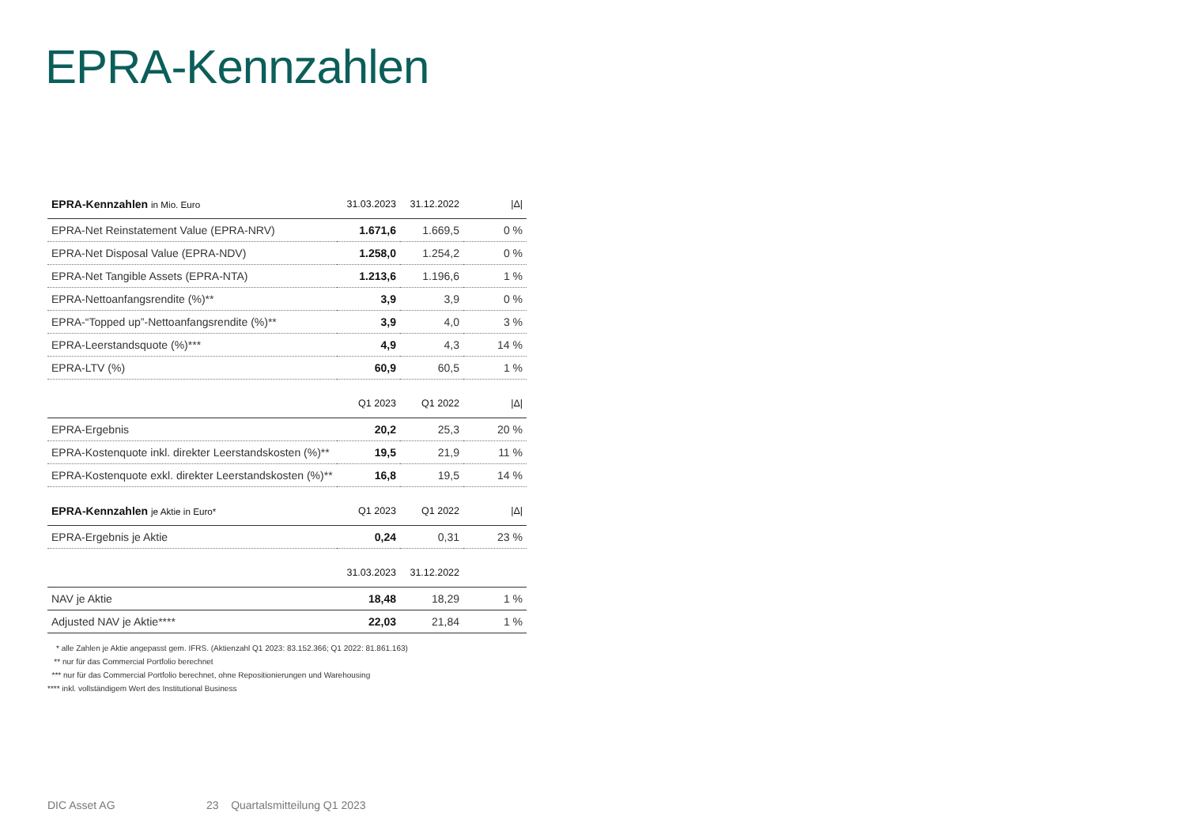EPRA-Kennzahlen
| EPRA-Kennzahlen in Mio. Euro | 31.03.2023 | 31.12.2022 | /Δ/ |
| --- | --- | --- | --- |
| EPRA-Net Reinstatement Value (EPRA-NRV) | 1.671,6 | 1.669,5 | 0 % |
| EPRA-Net Disposal Value (EPRA-NDV) | 1.258,0 | 1.254,2 | 0 % |
| EPRA-Net Tangible Assets (EPRA-NTA) | 1.213,6 | 1.196,6 | 1 % |
| EPRA-Nettoanfangsrendite (%)** | 3,9 | 3,9 | 0 % |
| EPRA-“Topped up”-Nettoanfangsrendite (%)** | 3,9 | 4,0 | 3 % |
| EPRA-Leerstandsquote (%)*** | 4,9 | 4,3 | 14 % |
| EPRA-LTV (%) | 60,9 | 60,5 | 1 % |
| | Q1 2023 | Q1 2022 | /Δ/ |
| EPRA-Ergebnis | 20,2 | 25,3 | 20 % |
| EPRA-Kostenquote inkl. direkter Leerstandskosten (%)** | 19,5 | 21,9 | 11 % |
| EPRA-Kostenquote exkl. direkter Leerstandskosten (%)** | 16,8 | 19,5 | 14 % |
| EPRA-Kennzahlen je Aktie in Euro* | Q1 2023 | Q1 2022 | /Δ/ |
| EPRA-Ergebnis je Aktie | 0,24 | 0,31 | 23 % |
| | 31.03.2023 | 31.12.2022 | |
| NAV je Aktie | 18,48 | 18,29 | 1 % |
| Adjusted NAV je Aktie**** | 22,03 | 21,84 | 1 % |
* alle Zahlen je Aktie angepasst gem. IFRS. (Aktienzahl Q1 2023: 83.152.366; Q1 2022: 81.861.163)
** nur für das Commercial Portfolio berechnet
*** nur für das Commercial Portfolio berechnet, ohne Repositionierungen und Warehousing
**** inkl. vollständigem Wert des Institutional Business
DIC Asset AG
23 Quartalsmitteilung Q1 2023